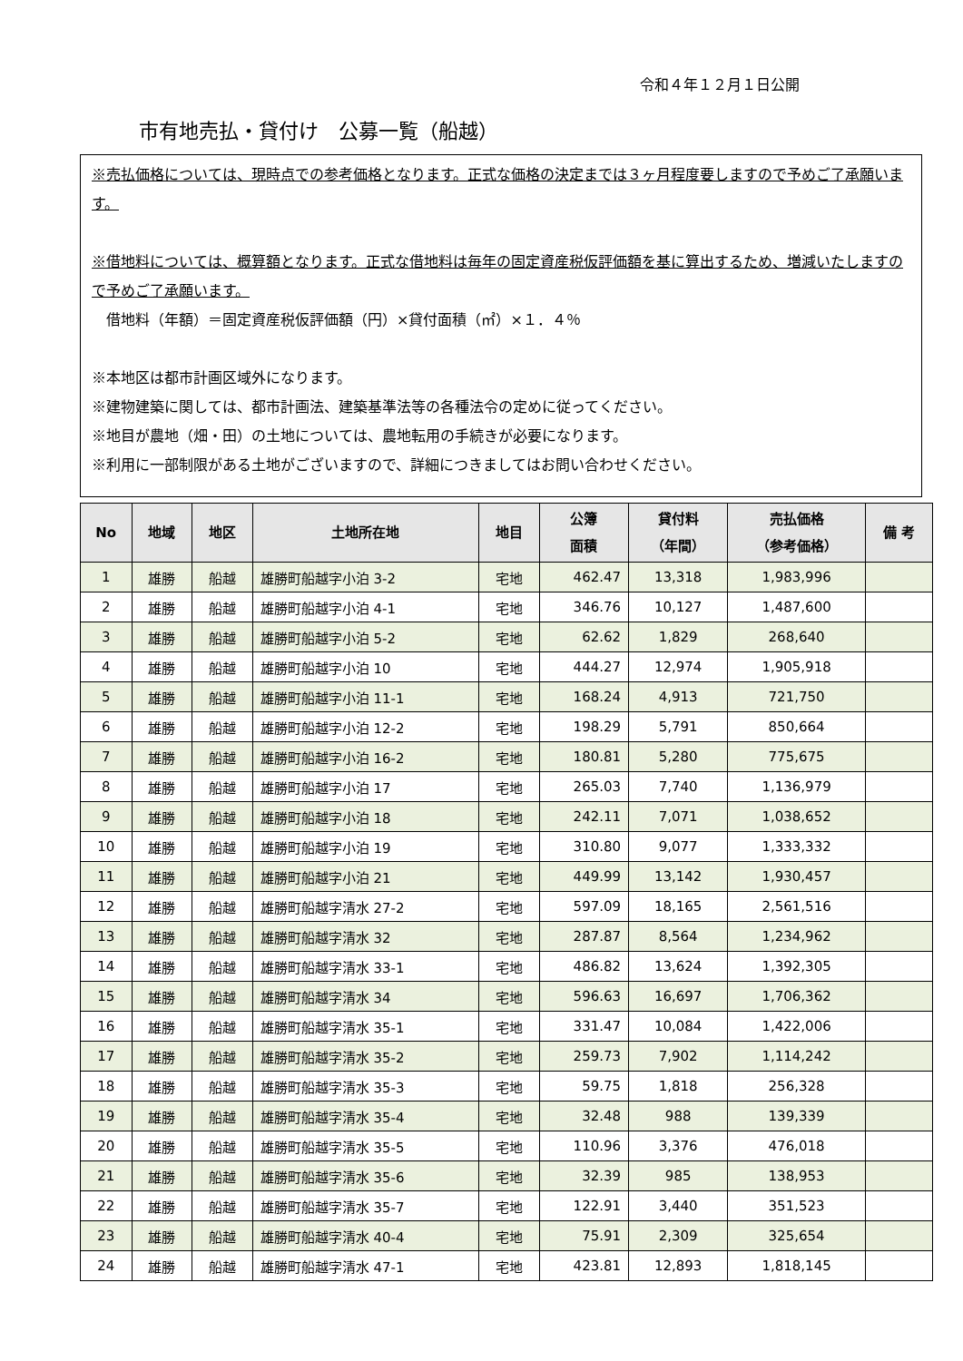令和４年１２月１日公開
市有地売払・貸付け　公募一覧（船越）
※売払価格については、現時点での参考価格となります。正式な価格の決定までは３ヶ月程度要しますので予めご了承願います。
※借地料については、概算額となります。正式な借地料は毎年の固定資産税仮評価額を基に算出するため、増減いたしますので予めご了承願います。
　借地料（年額）＝固定資産税仮評価額（円）×貸付面積（㎡）×１．４％
※本地区は都市計画区域外になります。
※建物建築に関しては、都市計画法、建築基準法等の各種法令の定めに従ってください。
※地目が農地（畑・田）の土地については、農地転用の手続きが必要になります。
※利用に一部制限がある土地がございますので、詳細につきましてはお問い合わせください。
| No | 地域 | 地区 | 土地所在地 | 地目 | 公簿 面積 | 貸付料 （年間） | 売払価格 （参考価格） | 備 考 |
| --- | --- | --- | --- | --- | --- | --- | --- | --- |
| 1 | 雄勝 | 船越 | 雄勝町船越字小泊 3-2 | 宅地 | 462.47 | 13,318 | 1,983,996 | |
| 2 | 雄勝 | 船越 | 雄勝町船越字小泊 4-1 | 宅地 | 346.76 | 10,127 | 1,487,600 | |
| 3 | 雄勝 | 船越 | 雄勝町船越字小泊 5-2 | 宅地 | 62.62 | 1,829 | 268,640 | |
| 4 | 雄勝 | 船越 | 雄勝町船越字小泊 10 | 宅地 | 444.27 | 12,974 | 1,905,918 | |
| 5 | 雄勝 | 船越 | 雄勝町船越字小泊 11-1 | 宅地 | 168.24 | 4,913 | 721,750 | |
| 6 | 雄勝 | 船越 | 雄勝町船越字小泊 12-2 | 宅地 | 198.29 | 5,791 | 850,664 | |
| 7 | 雄勝 | 船越 | 雄勝町船越字小泊 16-2 | 宅地 | 180.81 | 5,280 | 775,675 | |
| 8 | 雄勝 | 船越 | 雄勝町船越字小泊 17 | 宅地 | 265.03 | 7,740 | 1,136,979 | |
| 9 | 雄勝 | 船越 | 雄勝町船越字小泊 18 | 宅地 | 242.11 | 7,071 | 1,038,652 | |
| 10 | 雄勝 | 船越 | 雄勝町船越字小泊 19 | 宅地 | 310.80 | 9,077 | 1,333,332 | |
| 11 | 雄勝 | 船越 | 雄勝町船越字小泊 21 | 宅地 | 449.99 | 13,142 | 1,930,457 | |
| 12 | 雄勝 | 船越 | 雄勝町船越字清水 27-2 | 宅地 | 597.09 | 18,165 | 2,561,516 | |
| 13 | 雄勝 | 船越 | 雄勝町船越字清水 32 | 宅地 | 287.87 | 8,564 | 1,234,962 | |
| 14 | 雄勝 | 船越 | 雄勝町船越字清水 33-1 | 宅地 | 486.82 | 13,624 | 1,392,305 | |
| 15 | 雄勝 | 船越 | 雄勝町船越字清水 34 | 宅地 | 596.63 | 16,697 | 1,706,362 | |
| 16 | 雄勝 | 船越 | 雄勝町船越字清水 35-1 | 宅地 | 331.47 | 10,084 | 1,422,006 | |
| 17 | 雄勝 | 船越 | 雄勝町船越字清水 35-2 | 宅地 | 259.73 | 7,902 | 1,114,242 | |
| 18 | 雄勝 | 船越 | 雄勝町船越字清水 35-3 | 宅地 | 59.75 | 1,818 | 256,328 | |
| 19 | 雄勝 | 船越 | 雄勝町船越字清水 35-4 | 宅地 | 32.48 | 988 | 139,339 | |
| 20 | 雄勝 | 船越 | 雄勝町船越字清水 35-5 | 宅地 | 110.96 | 3,376 | 476,018 | |
| 21 | 雄勝 | 船越 | 雄勝町船越字清水 35-6 | 宅地 | 32.39 | 985 | 138,953 | |
| 22 | 雄勝 | 船越 | 雄勝町船越字清水 35-7 | 宅地 | 122.91 | 3,440 | 351,523 | |
| 23 | 雄勝 | 船越 | 雄勝町船越字清水 40-4 | 宅地 | 75.91 | 2,309 | 325,654 | |
| 24 | 雄勝 | 船越 | 雄勝町船越字清水 47-1 | 宅地 | 423.81 | 12,893 | 1,818,145 | |